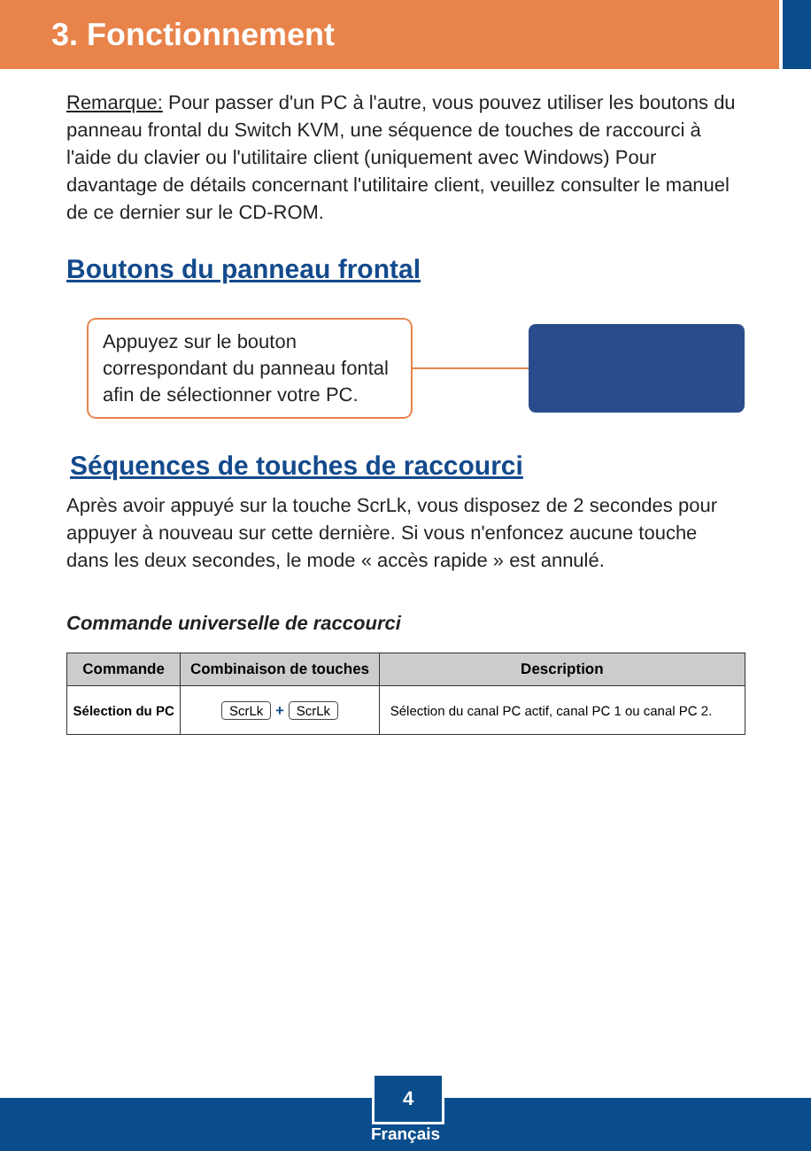3. Fonctionnement
Remarque: Pour passer d'un PC à l'autre, vous pouvez utiliser les boutons du panneau frontal du Switch KVM, une séquence de touches de raccourci à l'aide du clavier ou l'utilitaire client (uniquement avec Windows) Pour davantage de détails concernant l'utilitaire client, veuillez consulter le manuel de ce dernier sur le CD-ROM.
Boutons du panneau frontal
Appuyez sur le bouton correspondant du panneau fontal afin de sélectionner votre PC.
Séquences de touches de raccourci
Après avoir appuyé sur la touche ScrLk, vous disposez de 2 secondes pour appuyer à nouveau sur cette dernière. Si vous n'enfoncez aucune touche dans les deux secondes, le mode « accès rapide » est annulé.
Commande universelle de raccourci
| Commande | Combinaison de touches | Description |
| --- | --- | --- |
| Sélection du PC | ScrLk + ScrLk | Sélection du canal PC actif, canal PC 1 ou canal PC 2. |
4
Français